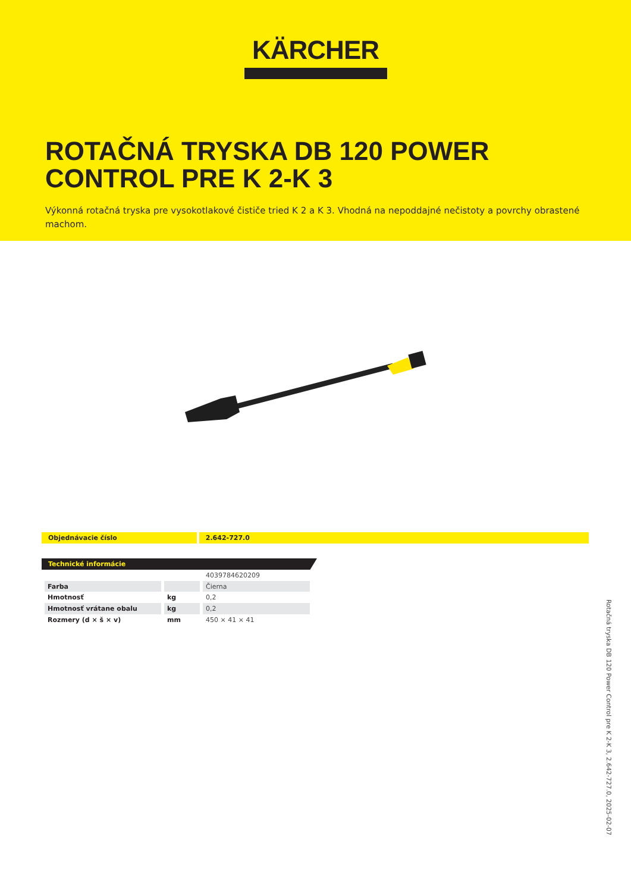KÄRCHER
ROTAČNÁ TRYSKA DB 120 POWER CONTROL PRE K 2-K 3
Výkonná rotačná tryska pre vysokotlakové čističe tried K 2 a K 3. Vhodná na nepoddajné nečistoty a povrchy obrastené machom.
Objednávacie číslo 2.642-727.0
Technické informácie
| | | 4039784620209 |
| Farba | | Čierna |
| Hmotnosť | kg | 0,2 |
| Hmotnosť vrátane obalu | kg | 0,2 |
| Rozmery (d × š × v) | mm | 450 × 41 × 41 |
Rotačná tryska DB 120 Power Control pre K 2-K 3, 2.642-727.0, 2025-02-07